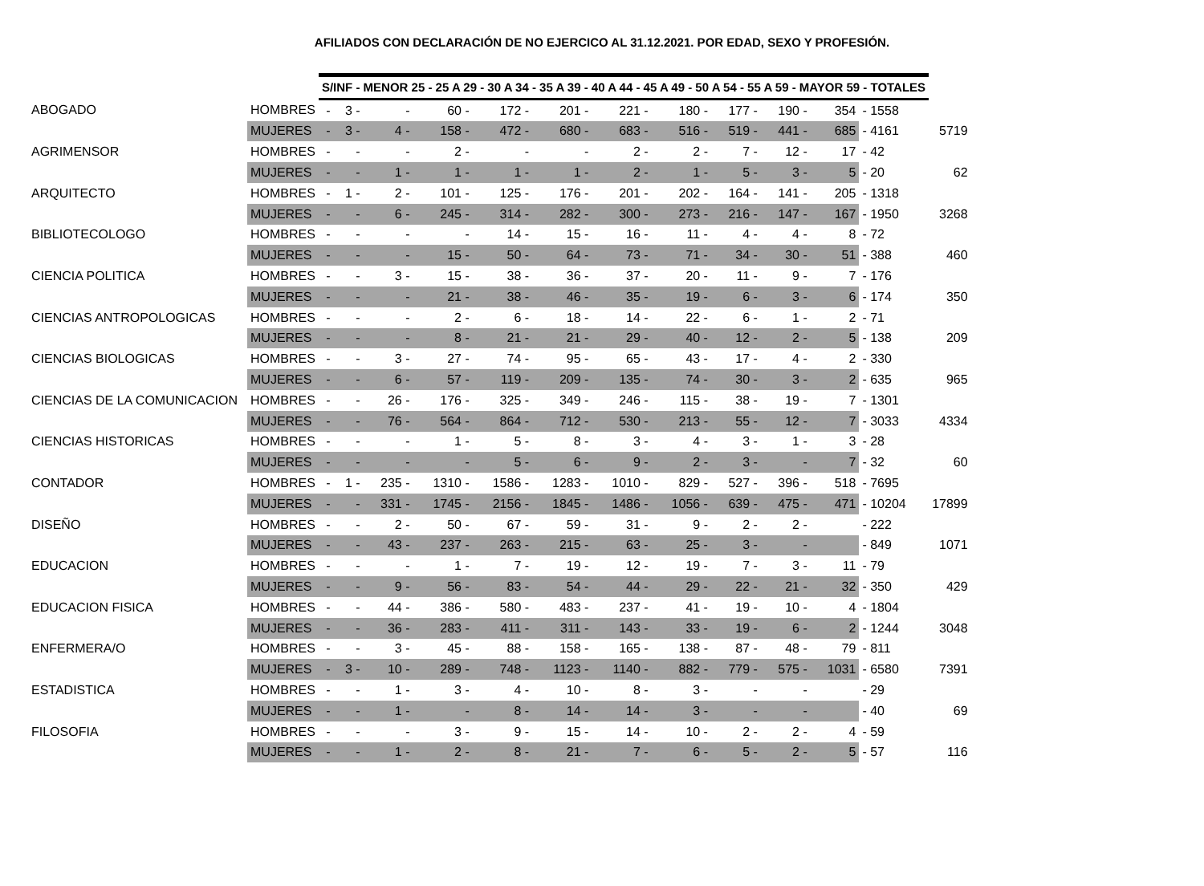AFILIADOS CON DECLARACIÓN DE NO EJERCICO AL 31.12.2021. POR EDAD, SEXO Y PROFESIÓN.
| | | S/INF - MENOR 25 - 25 A 29 - 30 A 34 - 35 A 39 - 40 A 44 - 45 A 49 - 50 A 54 - 55 A 59 - MAYOR 59 - TOTALES | | | | | | | | | | | | |
| ABOGADO | HOMBRES | - | 3 - | - | 60 - | 172 - | 201 - | 221 - | 180 - | 177 - | 190 - | 354 | - 1558 | |
| | MUJERES | - | 3 - | 4 - | 158 - | 472 - | 680 - | 683 - | 516 - | 519 - | 441 - | 685 | - 4161 | 5719 |
| AGRIMENSOR | HOMBRES | - | - | - | 2 - | - | - | 2 - | 2 - | 7 - | 12 - | 17 | - 42 | |
| | MUJERES | - | - | 1 - | 1 - | 1 - | 1 - | 2 - | 1 - | 5 - | 3 - | 5 | - 20 | 62 |
| ARQUITECTO | HOMBRES | - | 1 - | 2 - | 101 - | 125 - | 176 - | 201 - | 202 - | 164 - | 141 - | 205 | - 1318 | |
| | MUJERES | - | - | 6 - | 245 - | 314 - | 282 - | 300 - | 273 - | 216 - | 147 - | 167 | - 1950 | 3268 |
| BIBLIOTECOLOGO | HOMBRES | - | - | - | - | 14 - | 15 - | 16 - | 11 - | 4 - | 4 - | 8 | - 72 | |
| | MUJERES | - | - | - | 15 - | 50 - | 64 - | 73 - | 71 - | 34 - | 30 - | 51 | - 388 | 460 |
| CIENCIA POLITICA | HOMBRES | - | - | 3 - | 15 - | 38 - | 36 - | 37 - | 20 - | 11 - | 9 - | 7 | - 176 | |
| | MUJERES | - | - | - | 21 - | 38 - | 46 - | 35 - | 19 - | 6 - | 3 - | 6 | - 174 | 350 |
| CIENCIAS ANTROPOLOGICAS | HOMBRES | - | - | - | 2 - | 6 - | 18 - | 14 - | 22 - | 6 - | 1 - | 2 | - 71 | |
| | MUJERES | - | - | - | 8 - | 21 - | 21 - | 29 - | 40 - | 12 - | 2 - | 5 | - 138 | 209 |
| CIENCIAS BIOLOGICAS | HOMBRES | - | - | 3 - | 27 - | 74 - | 95 - | 65 - | 43 - | 17 - | 4 - | 2 | - 330 | |
| | MUJERES | - | - | 6 - | 57 - | 119 - | 209 - | 135 - | 74 - | 30 - | 3 - | 2 | - 635 | 965 |
| CIENCIAS DE LA COMUNICACION | HOMBRES | - | - | 26 - | 176 - | 325 - | 349 - | 246 - | 115 - | 38 - | 19 - | 7 | - 1301 | |
| | MUJERES | - | - | 76 - | 564 - | 864 - | 712 - | 530 - | 213 - | 55 - | 12 - | 7 | - 3033 | 4334 |
| CIENCIAS HISTORICAS | HOMBRES | - | - | - | 1 - | 5 - | 8 - | 3 - | 4 - | 3 - | 1 - | 3 | - 28 | |
| | MUJERES | - | - | - | - | 5 - | 6 - | 9 - | 2 - | 3 - | - | 7 | - 32 | 60 |
| CONTADOR | HOMBRES | - | 1 - | 235 - | 1310 - | 1586 - | 1283 - | 1010 - | 829 - | 527 - | 396 - | 518 | - 7695 | |
| | MUJERES | - | - | 331 - | 1745 - | 2156 - | 1845 - | 1486 - | 1056 - | 639 - | 475 - | 471 | - 10204 | 17899 |
| DISEÑO | HOMBRES | - | - | 2 - | 50 - | 67 - | 59 - | 31 - | 9 - | 2 - | 2 - | | - 222 | |
| | MUJERES | - | - | 43 - | 237 - | 263 - | 215 - | 63 - | 25 - | 3 - | - | | - 849 | 1071 |
| EDUCACION | HOMBRES | - | - | - | 1 - | 7 - | 19 - | 12 - | 19 - | 7 - | 3 - | 11 | - 79 | |
| | MUJERES | - | - | 9 - | 56 - | 83 - | 54 - | 44 - | 29 - | 22 - | 21 - | 32 | - 350 | 429 |
| EDUCACION FISICA | HOMBRES | - | - | 44 - | 386 - | 580 - | 483 - | 237 - | 41 - | 19 - | 10 - | 4 | - 1804 | |
| | MUJERES | - | - | 36 - | 283 - | 411 - | 311 - | 143 - | 33 - | 19 - | 6 - | 2 | - 1244 | 3048 |
| ENFERMERA/O | HOMBRES | - | - | 3 - | 45 - | 88 - | 158 - | 165 - | 138 - | 87 - | 48 - | 79 | - 811 | |
| | MUJERES | - | 3 - | 10 - | 289 - | 748 - | 1123 - | 1140 - | 882 - | 779 - | 575 - | 1031 | - 6580 | 7391 |
| ESTADISTICA | HOMBRES | - | - | 1 - | 3 - | 4 - | 10 - | 8 - | 3 - | - | - | | - 29 | |
| | MUJERES | - | - | 1 - | - | 8 - | 14 - | 14 - | 3 - | - | - | | - 40 | 69 |
| FILOSOFIA | HOMBRES | - | - | - | 3 - | 9 - | 15 - | 14 - | 10 - | 2 - | 2 - | 4 | - 59 | |
| | MUJERES | - | - | 1 - | 2 - | 8 - | 21 - | 7 - | 6 - | 5 - | 2 - | 5 | - 57 | 116 |